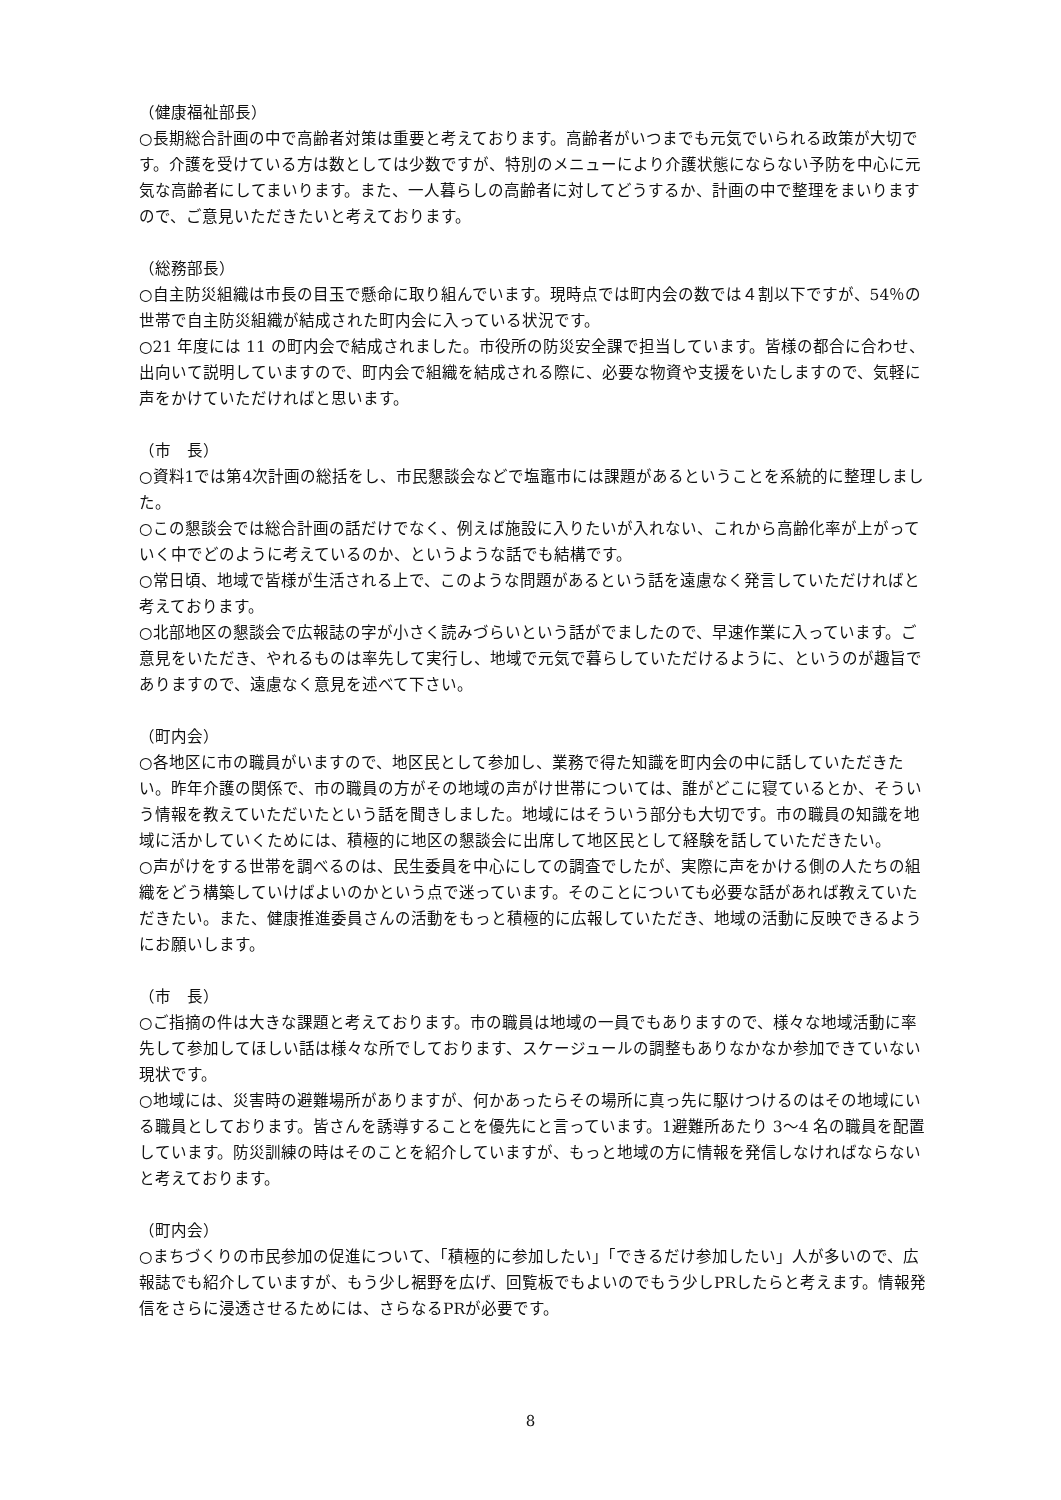（健康福祉部長）
○長期総合計画の中で高齢者対策は重要と考えております。高齢者がいつまでも元気でいられる政策が大切です。介護を受けている方は数としては少数ですが、特別のメニューにより介護状態にならない予防を中心に元気な高齢者にしてまいります。また、一人暮らしの高齢者に対してどうするか、計画の中で整理をまいりますので、ご意見いただきたいと考えております。
（総務部長）
○自主防災組織は市長の目玉で懸命に取り組んでいます。現時点では町内会の数では４割以下ですが、54％の世帯で自主防災組織が結成された町内会に入っている状況です。
○21 年度には 11 の町内会で結成されました。市役所の防災安全課で担当しています。皆様の都合に合わせ、出向いて説明していますので、町内会で組織を結成される際に、必要な物資や支援をいたしますので、気軽に声をかけていただければと思います。
（市　長）
○資料1では第4次計画の総括をし、市民懇談会などで塩竈市には課題があるということを系統的に整理しました。
○この懇談会では総合計画の話だけでなく、例えば施設に入りたいが入れない、これから高齢化率が上がっていく中でどのように考えているのか、というような話でも結構です。
○常日頃、地域で皆様が生活される上で、このような問題があるという話を遠慮なく発言していただければと考えております。
○北部地区の懇談会で広報誌の字が小さく読みづらいという話がでましたので、早速作業に入っています。ご意見をいただき、やれるものは率先して実行し、地域で元気で暮らしていただけるように、というのが趣旨でありますので、遠慮なく意見を述べて下さい。
（町内会）
○各地区に市の職員がいますので、地区民として参加し、業務で得た知識を町内会の中に話していただきたい。昨年介護の関係で、市の職員の方がその地域の声がけ世帯については、誰がどこに寝ているとか、そういう情報を教えていただいたという話を聞きしました。地域にはそういう部分も大切です。市の職員の知識を地域に活かしていくためには、積極的に地区の懇談会に出席して地区民として経験を話していただきたい。
○声がけをする世帯を調べるのは、民生委員を中心にしての調査でしたが、実際に声をかける側の人たちの組織をどう構築していけばよいのかという点で迷っています。そのことについても必要な話があれば教えていただきたい。また、健康推進委員さんの活動をもっと積極的に広報していただき、地域の活動に反映できるようにお願いします。
（市　長）
○ご指摘の件は大きな課題と考えております。市の職員は地域の一員でもありますので、様々な地域活動に率先して参加してほしい話は様々な所でしております、スケージュールの調整もありなかなか参加できていない現状です。
○地域には、災害時の避難場所がありますが、何かあったらその場所に真っ先に駆けつけるのはその地域にいる職員としております。皆さんを誘導することを優先にと言っています。1避難所あたり 3～4 名の職員を配置しています。防災訓練の時はそのことを紹介していますが、もっと地域の方に情報を発信しなければならないと考えております。
（町内会）
○まちづくりの市民参加の促進について、「積極的に参加したい」「できるだけ参加したい」人が多いので、広報誌でも紹介していますが、もう少し裾野を広げ、回覧板でもよいのでもう少しPRしたらと考えます。情報発信をさらに浸透させるためには、さらなるPRが必要です。
8